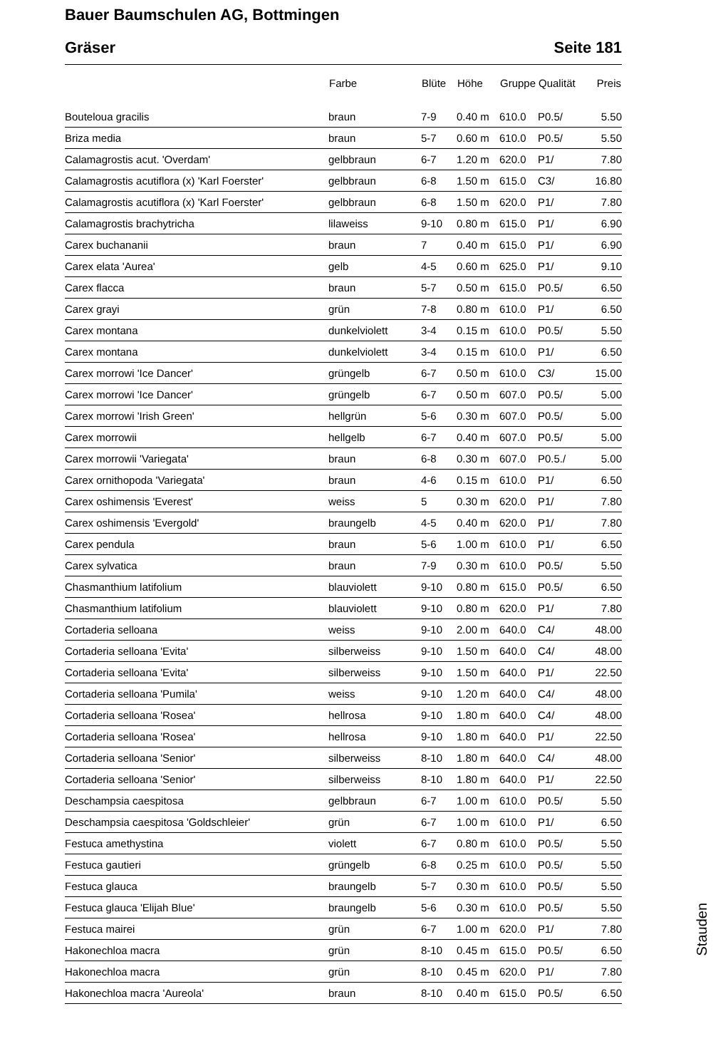Bauer Baumschulen AG, Bottmingen
Gräser Seite 181
| | Farbe | Blüte | Höhe | Gruppe | Qualität | Preis |
| --- | --- | --- | --- | --- | --- | --- |
| Bouteloua gracilis | braun | 7-9 | 0.40 m | 610.0 | P0.5/ | 5.50 |
| Briza media | braun | 5-7 | 0.60 m | 610.0 | P0.5/ | 5.50 |
| Calamagrostis acut. 'Overdam' | gelbbraun | 6-7 | 1.20 m | 620.0 | P1/ | 7.80 |
| Calamagrostis acutiflora (x) 'Karl Foerster' | gelbbraun | 6-8 | 1.50 m | 615.0 | C3/ | 16.80 |
| Calamagrostis acutiflora (x) 'Karl Foerster' | gelbbraun | 6-8 | 1.50 m | 620.0 | P1/ | 7.80 |
| Calamagrostis brachytricha | lilaweiss | 9-10 | 0.80 m | 615.0 | P1/ | 6.90 |
| Carex buchananii | braun | 7 | 0.40 m | 615.0 | P1/ | 6.90 |
| Carex elata 'Aurea' | gelb | 4-5 | 0.60 m | 625.0 | P1/ | 9.10 |
| Carex flacca | braun | 5-7 | 0.50 m | 615.0 | P0.5/ | 6.50 |
| Carex grayi | grün | 7-8 | 0.80 m | 610.0 | P1/ | 6.50 |
| Carex montana | dunkelviolett | 3-4 | 0.15 m | 610.0 | P0.5/ | 5.50 |
| Carex montana | dunkelviolett | 3-4 | 0.15 m | 610.0 | P1/ | 6.50 |
| Carex morrowi 'Ice Dancer' | grüngelb | 6-7 | 0.50 m | 610.0 | C3/ | 15.00 |
| Carex morrowi 'Ice Dancer' | grüngelb | 6-7 | 0.50 m | 607.0 | P0.5/ | 5.00 |
| Carex morrowi 'Irish Green' | hellgrün | 5-6 | 0.30 m | 607.0 | P0.5/ | 5.00 |
| Carex morrowii | hellgelb | 6-7 | 0.40 m | 607.0 | P0.5/ | 5.00 |
| Carex morrowii 'Variegata' | braun | 6-8 | 0.30 m | 607.0 | P0.5./ | 5.00 |
| Carex ornithopoda 'Variegata' | braun | 4-6 | 0.15 m | 610.0 | P1/ | 6.50 |
| Carex oshimensis 'Everest' | weiss | 5 | 0.30 m | 620.0 | P1/ | 7.80 |
| Carex oshimensis 'Evergold' | braungelb | 4-5 | 0.40 m | 620.0 | P1/ | 7.80 |
| Carex pendula | braun | 5-6 | 1.00 m | 610.0 | P1/ | 6.50 |
| Carex sylvatica | braun | 7-9 | 0.30 m | 610.0 | P0.5/ | 5.50 |
| Chasmanthium latifolium | blauviolett | 9-10 | 0.80 m | 615.0 | P0.5/ | 6.50 |
| Chasmanthium latifolium | blauviolett | 9-10 | 0.80 m | 620.0 | P1/ | 7.80 |
| Cortaderia selloana | weiss | 9-10 | 2.00 m | 640.0 | C4/ | 48.00 |
| Cortaderia selloana 'Evita' | silberweiss | 9-10 | 1.50 m | 640.0 | C4/ | 48.00 |
| Cortaderia selloana 'Evita' | silberweiss | 9-10 | 1.50 m | 640.0 | P1/ | 22.50 |
| Cortaderia selloana 'Pumila' | weiss | 9-10 | 1.20 m | 640.0 | C4/ | 48.00 |
| Cortaderia selloana 'Rosea' | hellrosa | 9-10 | 1.80 m | 640.0 | C4/ | 48.00 |
| Cortaderia selloana 'Rosea' | hellrosa | 9-10 | 1.80 m | 640.0 | P1/ | 22.50 |
| Cortaderia selloana 'Senior' | silberweiss | 8-10 | 1.80 m | 640.0 | C4/ | 48.00 |
| Cortaderia selloana 'Senior' | silberweiss | 8-10 | 1.80 m | 640.0 | P1/ | 22.50 |
| Deschampsia caespitosa | gelbbraun | 6-7 | 1.00 m | 610.0 | P0.5/ | 5.50 |
| Deschampsia caespitosa 'Goldschleier' | grün | 6-7 | 1.00 m | 610.0 | P1/ | 6.50 |
| Festuca amethystina | violett | 6-7 | 0.80 m | 610.0 | P0.5/ | 5.50 |
| Festuca gautieri | grüngelb | 6-8 | 0.25 m | 610.0 | P0.5/ | 5.50 |
| Festuca glauca | braungelb | 5-7 | 0.30 m | 610.0 | P0.5/ | 5.50 |
| Festuca glauca 'Elijah Blue' | braungelb | 5-6 | 0.30 m | 610.0 | P0.5/ | 5.50 |
| Festuca mairei | grün | 6-7 | 1.00 m | 620.0 | P1/ | 7.80 |
| Hakonechloa macra | grün | 8-10 | 0.45 m | 615.0 | P0.5/ | 6.50 |
| Hakonechloa macra | grün | 8-10 | 0.45 m | 620.0 | P1/ | 7.80 |
| Hakonechloa macra 'Aureola' | braun | 8-10 | 0.40 m | 615.0 | P0.5/ | 6.50 |
Stauden